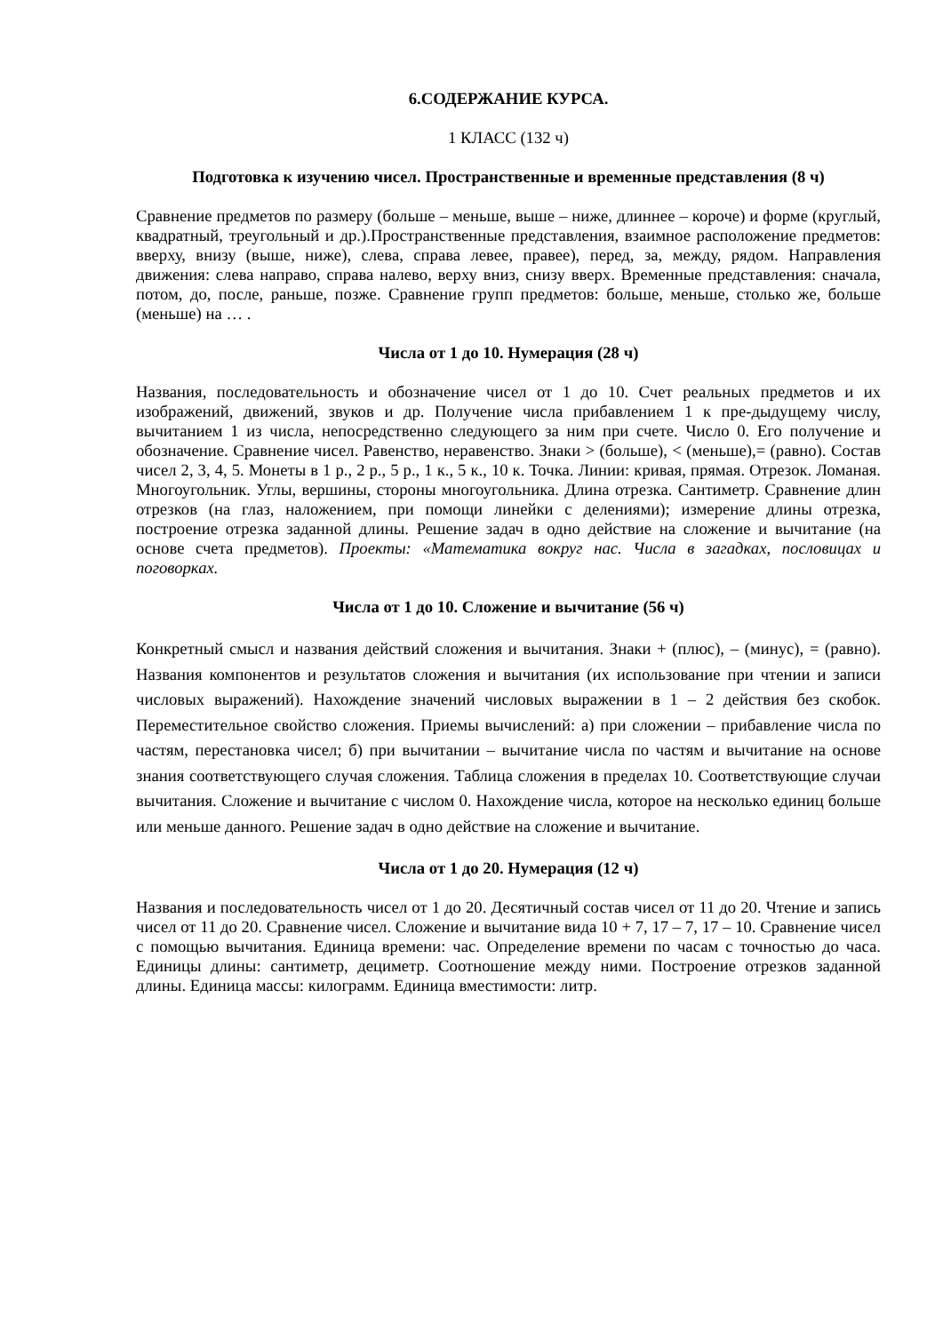6.СОДЕРЖАНИЕ КУРСА.
1 КЛАСС (132 ч)
Подготовка к изучению чисел. Пространственные и временные представления (8 ч)
Сравнение предметов по размеру (больше – меньше, выше – ниже, длиннее – короче) и форме (круглый, квадратный, треугольный и др.).Пространственные представления, взаимное расположение предметов: вверху, внизу (выше, ниже), слева, справа левее, правее), перед, за, между, рядом. Направления движения: слева направо, справа налево, верху вниз, снизу вверх. Временные представления: сначала, потом, до, после, раньше, позже. Сравнение групп предметов: больше, меньше, столько же, больше (меньше) на … .
Числа от 1 до 10. Нумерация (28 ч)
Названия, последовательность и обозначение чисел от 1 до 10. Счет реальных предметов и их изображений, движений, звуков и др. Получение числа прибавлением 1 к пре-дыдущему числу, вычитанием 1 из числа, непосредственно следующего за ним при счете. Число 0. Его получение и обозначение. Сравнение чисел. Равенство, неравенство. Знаки > (больше), < (меньше),= (равно). Состав чисел 2, 3, 4, 5. Монеты в 1 р., 2 р., 5 р., 1 к., 5 к., 10 к. Точка. Линии: кривая, прямая. Отрезок. Ломаная. Многоугольник. Углы, вершины, стороны многоугольника. Длина отрезка. Сантиметр. Сравнение длин отрезков (на глаз, наложением, при помощи линейки с делениями); измерение длины отрезка, построение отрезка заданной длины. Решение задач в одно действие на сложение и вычитание (на основе счета предметов). Проекты: «Математика вокруг нас. Числа в загадках, пословицах и поговорках.
Числа от 1 до 10. Сложение и вычитание (56 ч)
Конкретный смысл и названия действий сложения и вычитания. Знаки + (плюс), – (минус), = (равно). Названия компонентов и результатов сложения и вычитания (их использование при чтении и записи числовых выражений). Нахождение значений числовых выражении в 1 – 2 действия без скобок. Переместительное свойство сложения. Приемы вычислений: а) при сложении – прибавление числа по частям, перестановка чисел; б) при вычитании – вычитание числа по частям и вычитание на основе знания соответствующего случая сложения. Таблица сложения в пределах 10. Соответствующие случаи вычитания. Сложение и вычитание с числом 0. Нахождение числа, которое на несколько единиц больше или меньше данного. Решение задач в одно действие на сложение и вычитание.
Числа от 1 до 20. Нумерация (12 ч)
Названия и последовательность чисел от 1 до 20. Десятичный состав чисел от 11 до 20. Чтение и запись чисел от 11 до 20. Сравнение чисел. Сложение и вычитание вида 10 + 7, 17 – 7, 17 – 10. Сравнение чисел с помощью вычитания. Единица времени: час. Определение времени по часам с точностью до часа. Единицы длины: сантиметр, дециметр. Соотношение между ними. Построение отрезков заданной длины. Единица массы: килограмм. Единица вместимости: литр.